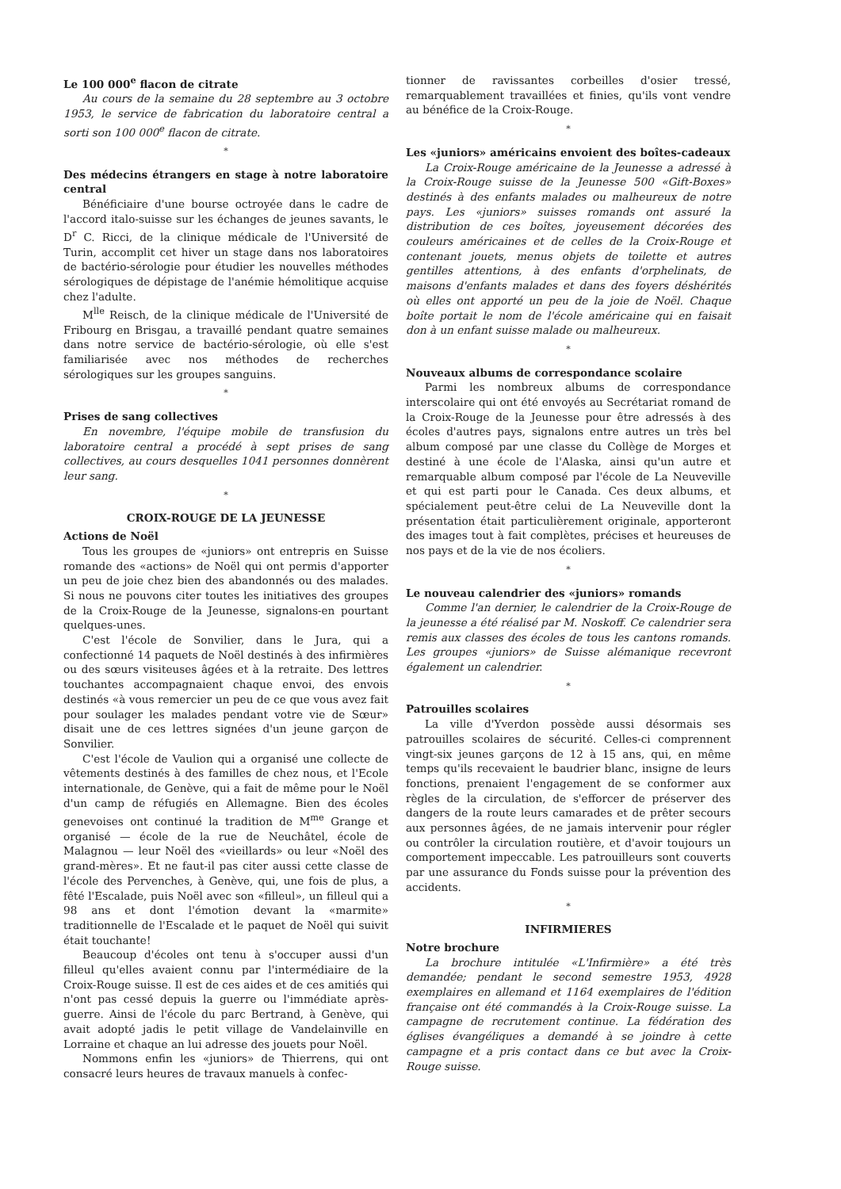Le 100 000<sup>e</sup> flacon de citrate
Au cours de la semaine du 28 septembre au 3 octobre 1953, le service de fabrication du laboratoire central a sorti son 100 000<sup>e</sup> flacon de citrate.
*
Des médecins étrangers en stage à notre laboratoire central
Bénéficiaire d'une bourse octroyée dans le cadre de l'accord italo-suisse sur les échanges de jeunes savants, le D<sup>r</sup> C. Ricci, de la clinique médicale de l'Université de Turin, accomplit cet hiver un stage dans nos laboratoires de bactério-sérologie pour étudier les nouvelles méthodes sérologiques de dépistage de l'anémie hémolitique acquise chez l'adulte.
M<sup>lle</sup> Reisch, de la clinique médicale de l'Université de Fribourg en Brisgau, a travaillé pendant quatre semaines dans notre service de bactério-sérologie, où elle s'est familiarisée avec nos méthodes de recherches sérologiques sur les groupes sanguins.
*
Prises de sang collectives
En novembre, l'équipe mobile de transfusion du laboratoire central a procédé à sept prises de sang collectives, au cours desquelles 1041 personnes donnèrent leur sang.
*
CROIX-ROUGE DE LA JEUNESSE
Actions de Noël
Tous les groupes de «juniors» ont entrepris en Suisse romande des «actions» de Noël qui ont permis d'apporter un peu de joie chez bien des abandonnés ou des malades. Si nous ne pouvons citer toutes les initiatives des groupes de la Croix-Rouge de la Jeunesse, signalons-en pourtant quelques-unes.
C'est l'école de Sonvilier, dans le Jura, qui a confectionné 14 paquets de Noël destinés à des infirmières ou des sœurs visiteuses âgées et à la retraite. Des lettres touchantes accompagnaient chaque envoi, des envois destinés «à vous remercier un peu de ce que vous avez fait pour soulager les malades pendant votre vie de Sœur» disait une de ces lettres signées d'un jeune garçon de Sonvilier.
C'est l'école de Vaulion qui a organisé une collecte de vêtements destinés à des familles de chez nous, et l'Ecole internationale, de Genève, qui a fait de même pour le Noël d'un camp de réfugiés en Allemagne. Bien des écoles genevoises ont continué la tradition de M<sup>me</sup> Grange et organisé — école de la rue de Neuchâtel, école de Malagnou — leur Noël des «vieillards» ou leur «Noël des grand-mères». Et ne faut-il pas citer aussi cette classe de l'école des Pervenches, à Genève, qui, une fois de plus, a fêté l'Escalade, puis Noël avec son «filleul», un filleul qui a 98 ans et dont l'émotion devant la «marmite» traditionnelle de l'Escalade et le paquet de Noël qui suivit était touchante!
Beaucoup d'écoles ont tenu à s'occuper aussi d'un filleul qu'elles avaient connu par l'intermédiaire de la Croix-Rouge suisse. Il est de ces aides et de ces amitiés qui n'ont pas cessé depuis la guerre ou l'immédiate après-guerre. Ainsi de l'école du parc Bertrand, à Genève, qui avait adopté jadis le petit village de Vandelainville en Lorraine et chaque an lui adresse des jouets pour Noël.
Nommons enfin les «juniors» de Thierrens, qui ont consacré leurs heures de travaux manuels à confec-
tionner de ravissantes corbeilles d'osier tressé, remarquablement travaillées et finies, qu'ils vont vendre au bénéfice de la Croix-Rouge.
*
Les «juniors» américains envoient des boîtes-cadeaux
La Croix-Rouge américaine de la Jeunesse a adressé à la Croix-Rouge suisse de la Jeunesse 500 «Gift-Boxes» destinés à des enfants malades ou malheureux de notre pays. Les «juniors» suisses romands ont assuré la distribution de ces boîtes, joyeusement décorées des couleurs américaines et de celles de la Croix-Rouge et contenant jouets, menus objets de toilette et autres gentilles attentions, à des enfants d'orphelinats, de maisons d'enfants malades et dans des foyers déshérités où elles ont apporté un peu de la joie de Noël. Chaque boîte portait le nom de l'école américaine qui en faisait don à un enfant suisse malade ou malheureux.
*
Nouveaux albums de correspondance scolaire
Parmi les nombreux albums de correspondance interscolaire qui ont été envoyés au Secrétariat romand de la Croix-Rouge de la Jeunesse pour être adressés à des écoles d'autres pays, signalons entre autres un très bel album composé par une classe du Collège de Morges et destiné à une école de l'Alaska, ainsi qu'un autre et remarquable album composé par l'école de La Neuveville et qui est parti pour le Canada. Ces deux albums, et spécialement peut-être celui de La Neuveville dont la présentation était particulièrement originale, apporteront des images tout à fait complètes, précises et heureuses de nos pays et de la vie de nos écoliers.
*
Le nouveau calendrier des «juniors» romands
Comme l'an dernier, le calendrier de la Croix-Rouge de la jeunesse a été réalisé par M. Noskoff. Ce calendrier sera remis aux classes des écoles de tous les cantons romands. Les groupes «juniors» de Suisse alémanique recevront également un calendrier.
*
Patrouilles scolaires
La ville d'Yverdon possède aussi désormais ses patrouilles scolaires de sécurité. Celles-ci comprennent vingt-six jeunes garçons de 12 à 15 ans, qui, en même temps qu'ils recevaient le baudrier blanc, insigne de leurs fonctions, prenaient l'engagement de se conformer aux règles de la circulation, de s'efforcer de préserver des dangers de la route leurs camarades et de prêter secours aux personnes âgées, de ne jamais intervenir pour régler ou contrôler la circulation routière, et d'avoir toujours un comportement impeccable. Les patrouilleurs sont couverts par une assurance du Fonds suisse pour la prévention des accidents.
*
INFIRMIERES
Notre brochure
La brochure intitulée «L'Infirmière» a été très demandée; pendant le second semestre 1953, 4928 exemplaires en allemand et 1164 exemplaires de l'édition française ont été commandés à la Croix-Rouge suisse. La campagne de recrutement continue. La fédération des églises évangéliques a demandé à se joindre à cette campagne et a pris contact dans ce but avec la Croix-Rouge suisse.